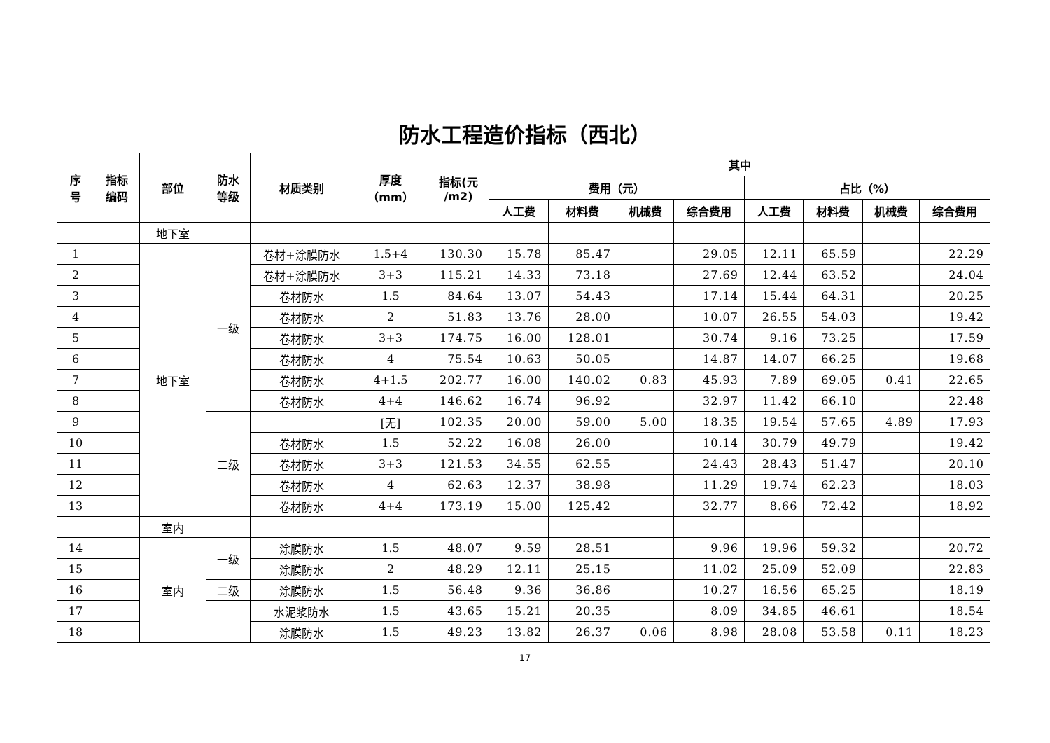防水工程造价指标（西北）
| 序 号 | 指标 编码 | 部位 | 防水 等级 | 材质类别 | 厚度 （mm） | 指标(元 /m2) | 其中 | | | | | | | |
| --- | --- | --- | --- | --- | --- | --- | --- | --- | --- | --- | --- | --- | --- | --- |
| | | | | | | | 费用（元） | | | | 占比（%） | | | |
| | | | | | | | 人工费 | 材料费 | 机械费 | 综合费用 | 人工费 | 材料费 | 机械费 | 综合费用 |
| | | 地下室 | | | | | | | | | | | | |
| 1 | | 地下室 | 一级 | 卷材+涂膜防水 | 1.5+4 | 130.30 | 15.78 | 85.47 | | 29.05 | 12.11 | 65.59 | | 22.29 |
| 2 | | | | 卷材+涂膜防水 | 3+3 | 115.21 | 14.33 | 73.18 | | 27.69 | 12.44 | 63.52 | | 24.04 |
| 3 | | | | 卷材防水 | 1.5 | 84.64 | 13.07 | 54.43 | | 17.14 | 15.44 | 64.31 | | 20.25 |
| 4 | | | | 卷材防水 | 2 | 51.83 | 13.76 | 28.00 | | 10.07 | 26.55 | 54.03 | | 19.42 |
| 5 | | | | 卷材防水 | 3+3 | 174.75 | 16.00 | 128.01 | | 30.74 | 9.16 | 73.25 | | 17.59 |
| 6 | | | | 卷材防水 | 4 | 75.54 | 10.63 | 50.05 | | 14.87 | 14.07 | 66.25 | | 19.68 |
| 7 | | | | 卷材防水 | 4+1.5 | 202.77 | 16.00 | 140.02 | 0.83 | 45.93 | 7.89 | 69.05 | 0.41 | 22.65 |
| 8 | | | | 卷材防水 | 4+4 | 146.62 | 16.74 | 96.92 | | 32.97 | 11.42 | 66.10 | | 22.48 |
| 9 | | | 二级 | | [无] | 102.35 | 20.00 | 59.00 | 5.00 | 18.35 | 19.54 | 57.65 | 4.89 | 17.93 |
| 10 | | | | 卷材防水 | 1.5 | 52.22 | 16.08 | 26.00 | | 10.14 | 30.79 | 49.79 | | 19.42 |
| 11 | | | | 卷材防水 | 3+3 | 121.53 | 34.55 | 62.55 | | 24.43 | 28.43 | 51.47 | | 20.10 |
| 12 | | | | 卷材防水 | 4 | 62.63 | 12.37 | 38.98 | | 11.29 | 19.74 | 62.23 | | 18.03 |
| 13 | | | | 卷材防水 | 4+4 | 173.19 | 15.00 | 125.42 | | 32.77 | 8.66 | 72.42 | | 18.92 |
| | | 室内 | | | | | | | | | | | | |
| 14 | | 室内 | 一级 | 涂膜防水 | 1.5 | 48.07 | 9.59 | 28.51 | | 9.96 | 19.96 | 59.32 | | 20.72 |
| 15 | | | | 涂膜防水 | 2 | 48.29 | 12.11 | 25.15 | | 11.02 | 25.09 | 52.09 | | 22.83 |
| 16 | | | 二级 | 涂膜防水 | 1.5 | 56.48 | 9.36 | 36.86 | | 10.27 | 16.56 | 65.25 | | 18.19 |
| 17 | | | | 水泥浆防水 | 1.5 | 43.65 | 15.21 | 20.35 | | 8.09 | 34.85 | 46.61 | | 18.54 |
| 18 | | | | 涂膜防水 | 1.5 | 49.23 | 13.82 | 26.37 | 0.06 | 8.98 | 28.08 | 53.58 | 0.11 | 18.23 |
17